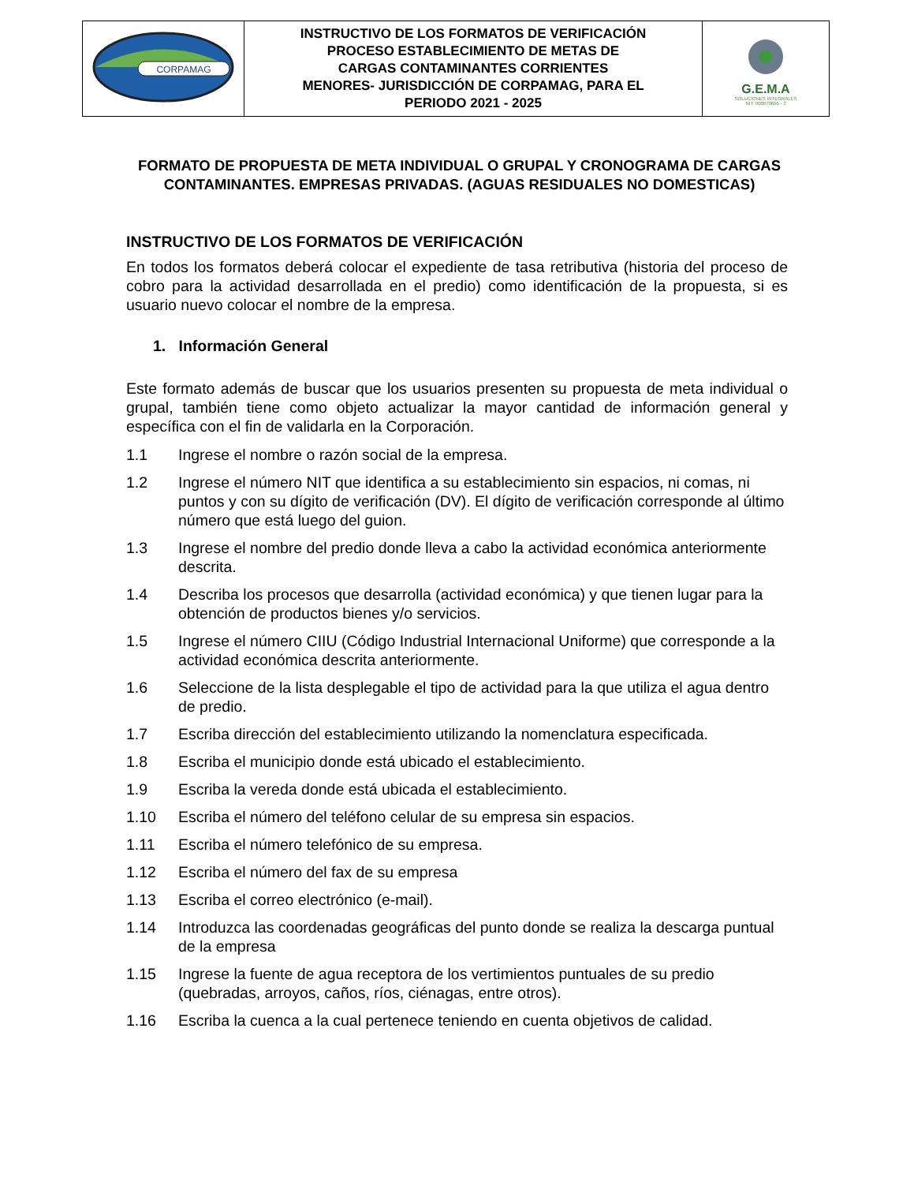| CORPAMAG | INSTRUCTIVO DE LOS FORMATOS DE VERIFICACIÓN PROCESO ESTABLECIMIENTO DE METAS DE CARGAS CONTAMINANTES CORRIENTES MENORES- JURISDICCIÓN DE CORPAMAG, PARA EL PERIODO 2021 - 2025 | G.E.M.A SOLUCIONES INTEGRALES NIT: 900570655 - 3 |
FORMATO DE PROPUESTA DE META INDIVIDUAL O GRUPAL Y CRONOGRAMA DE CARGAS CONTAMINANTES. EMPRESAS PRIVADAS. (AGUAS RESIDUALES NO DOMESTICAS)
INSTRUCTIVO DE LOS FORMATOS DE VERIFICACIÓN
En todos los formatos deberá colocar el expediente de tasa retributiva (historia del proceso de cobro para la actividad desarrollada en el predio) como identificación de la propuesta, si es usuario nuevo colocar el nombre de la empresa.
1. Información General
Este formato además de buscar que los usuarios presenten su propuesta de meta individual o grupal, también tiene como objeto actualizar la mayor cantidad de información general y específica con el fin de validarla en la Corporación.
1.1 Ingrese el nombre o razón social de la empresa.
1.2 Ingrese el número NIT que identifica a su establecimiento sin espacios, ni comas, ni puntos y con su dígito de verificación (DV). El dígito de verificación corresponde al último número que está luego del guion.
1.3 Ingrese el nombre del predio donde lleva a cabo la actividad económica anteriormente descrita.
1.4 Describa los procesos que desarrolla (actividad económica) y que tienen lugar para la obtención de productos bienes y/o servicios.
1.5 Ingrese el número CIIU (Código Industrial Internacional Uniforme) que corresponde a la actividad económica descrita anteriormente.
1.6 Seleccione de la lista desplegable el tipo de actividad para la que utiliza el agua dentro de predio.
1.7 Escriba dirección del establecimiento utilizando la nomenclatura especificada.
1.8 Escriba el municipio donde está ubicado el establecimiento.
1.9 Escriba la vereda donde está ubicada el establecimiento.
1.10 Escriba el número del teléfono celular de su empresa sin espacios.
1.11 Escriba el número telefónico de su empresa.
1.12 Escriba el número del fax de su empresa
1.13 Escriba el correo electrónico (e-mail).
1.14 Introduzca las coordenadas geográficas del punto donde se realiza la descarga puntual de la empresa
1.15 Ingrese la fuente de agua receptora de los vertimientos puntuales de su predio (quebradas, arroyos, caños, ríos, ciénagas, entre otros).
1.16 Escriba la cuenca a la cual pertenece teniendo en cuenta objetivos de calidad.